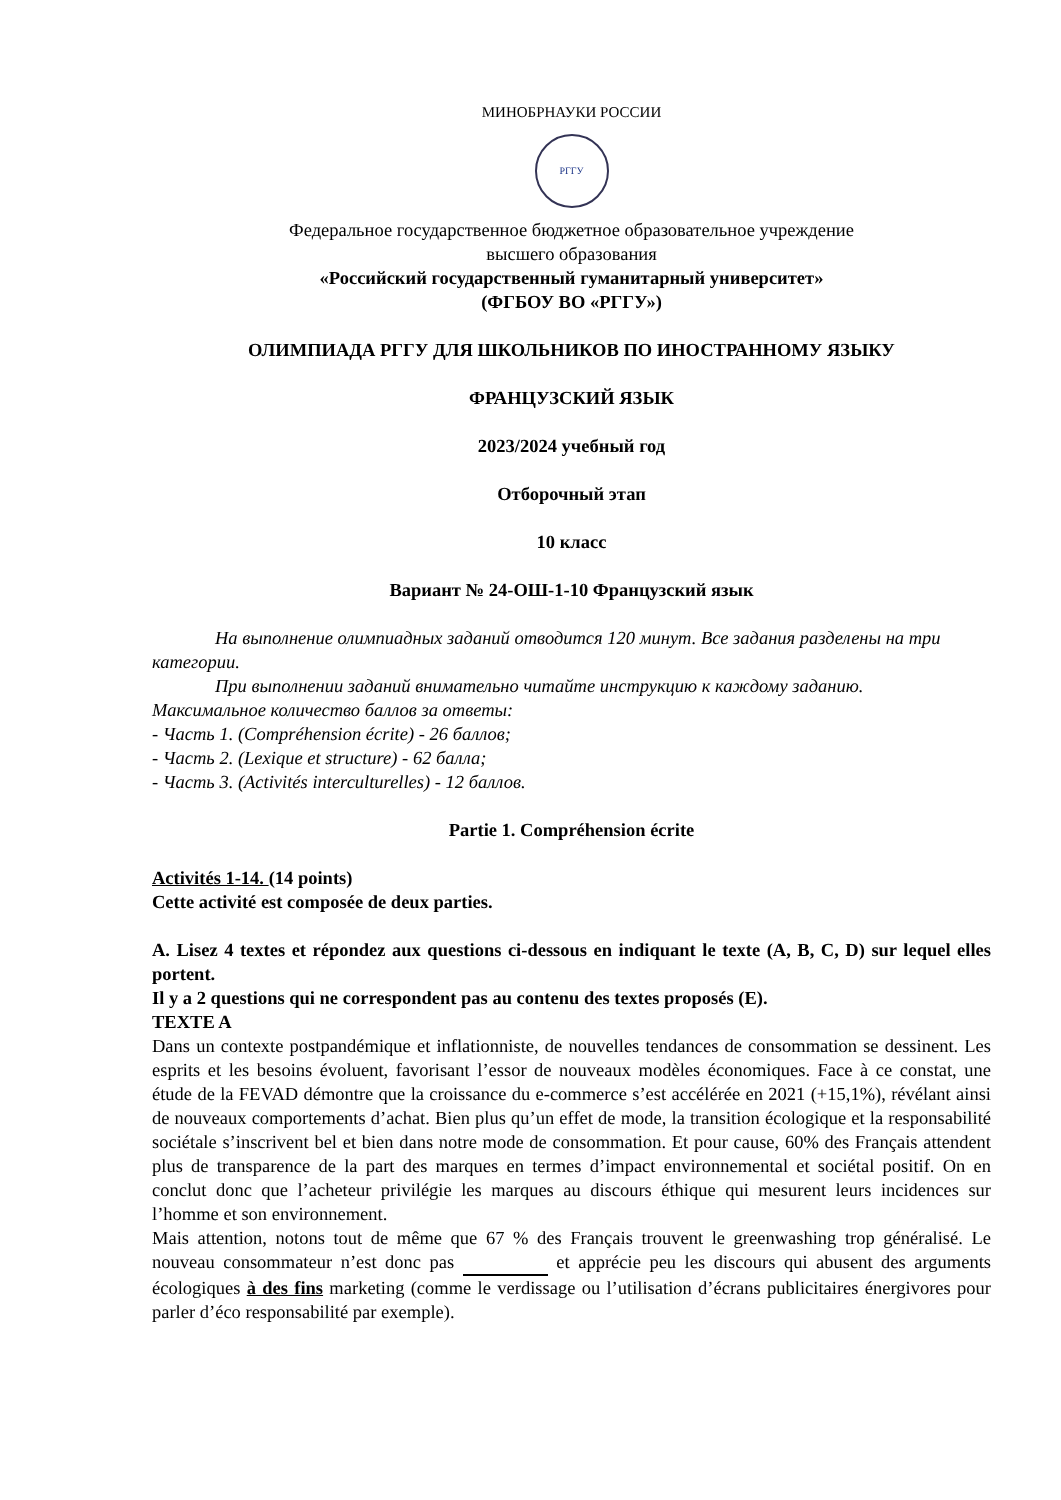МИНОБРНАУКИ РОССИИ
РГГУ
Федеральное государственное бюджетное образовательное учреждение
высшего образования
«Российский государственный гуманитарный университет»
(ФГБОУ ВО «РГГУ»)
ОЛИМПИАДА РГГУ ДЛЯ ШКОЛЬНИКОВ ПО ИНОСТРАННОМУ ЯЗЫКУ
ФРАНЦУЗСКИЙ ЯЗЫК
2023/2024 учебный год
Отборочный этап
10 класс
Вариант № 24-ОШ-1-10 Французский язык
На выполнение олимпиадных заданий отводится 120 минут. Все задания разделены на три категории.
При выполнении заданий внимательно читайте инструкцию к каждому заданию.
Максимальное количество баллов за ответы:
- Часть 1. (Compréhension écrite) - 26 баллов;
- Часть 2. (Lexique et structure) - 62 балла;
- Часть 3. (Activités interculturelles) - 12 баллов.
Partie 1. Compréhension écrite
Activités 1-14. (14 points)
Cette activité est composée de deux parties.
A. Lisez 4 textes et répondez aux questions ci-dessous en indiquant le texte (A, B, C, D) sur lequel elles portent.
Il y a 2 questions qui ne correspondent pas au contenu des textes proposés (E).
TEXTE A
Dans un contexte postpandémique et inflationniste, de nouvelles tendances de consommation se dessinent. Les esprits et les besoins évoluent, favorisant l’essor de nouveaux modèles économiques. Face à ce constat, une étude de la FEVAD démontre que la croissance du e-commerce s’est accélérée en 2021 (+15,1%), révélant ainsi de nouveaux comportements d’achat. Bien plus qu’un effet de mode, la transition écologique et la responsabilité sociétale s’inscrivent bel et bien dans notre mode de consommation. Et pour cause, 60% des Français attendent plus de transparence de la part des marques en termes d’impact environnemental et sociétal positif. On en conclut donc que l’acheteur privilégie les marques au discours éthique qui mesurent leurs incidences sur l’homme et son environnement.
Mais attention, notons tout de même que 67 % des Français trouvent le greenwashing trop généralisé. Le nouveau consommateur n’est donc pas et apprécie peu les discours qui abusent des arguments écologiques à des fins marketing (comme le verdissage ou l’utilisation d’écrans publicitaires énergivores pour parler d’éco responsabilité par exemple).